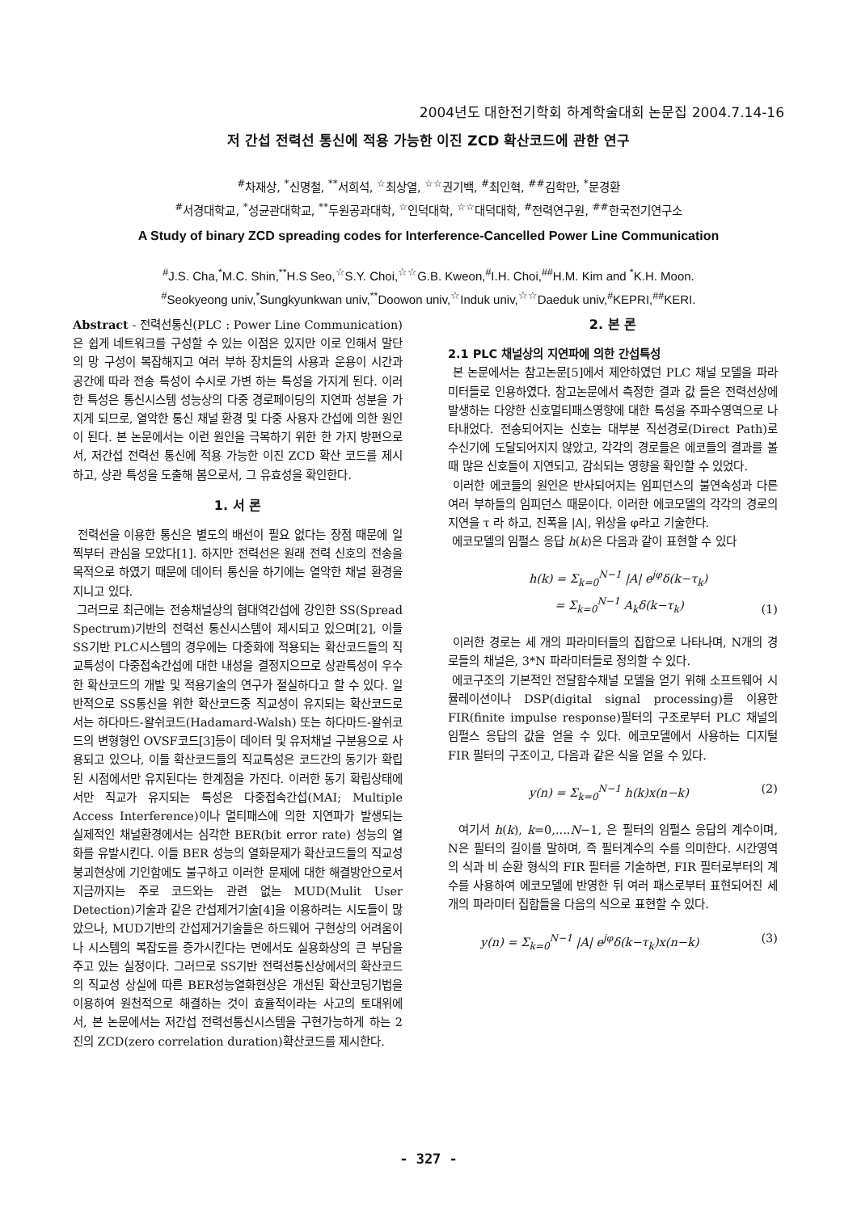2004년도 대한전기학회 하계학술대회 논문집 2004.7.14-16
저 간섭 전력선 통신에 적용 가능한 이진 ZCD 확산코드에 관한 연구
<sup>#</sup> 차재상, <sup>*</sup>신명철, <sup>**</sup>서희석, <sup>☆</sup>최상열, <sup>☆☆</sup>권기백, <sup>#</sup>최인혁, <sup>##</sup>김학만, <sup>*</sup>문경환
<sup>#</sup> 서경대학교, <sup>*</sup>성균관대학교, <sup>**</sup>두원공과대학, <sup>☆</sup>인덕대학, <sup>☆☆</sup>대덕대학, <sup>#</sup>전력연구원, <sup>##</sup>한국전기연구소
A Study of binary ZCD spreading codes for Interference-Cancelled Power Line Communication
<sup>#</sup> J.S. Cha,<sup>*</sup>M.C. Shin,<sup>**</sup>H.S Seo,<sup>☆</sup>S.Y. Choi,<sup>☆☆</sup>G.B. Kweon,<sup>#</sup>I.H. Choi,<sup>##</sup>H.M. Kim and <sup>*</sup>K.H. Moon.
<sup>#</sup> Seokyeong univ,<sup>*</sup>Sungkyunkwan univ,<sup>**</sup>Doowon univ,<sup>☆</sup>Induk univ,<sup>☆☆</sup>Daeduk univ,<sup>#</sup>KEPRI,<sup>##</sup>KERI.
Abstract - 전력선통신(PLC : Power Line Communication)은 쉽게 네트워크를 구성할 수 있는 이점은 있지만 이로 인해서 말단의 망 구성이 복잡해지고 여러 부하 장치들의 사용과 운용이 시간과 공간에 따라 전송 특성이 수시로 가변 하는 특성을 가지게 된다. 이러한 특성은 통신시스템 성능상의 다중 경로페이딩의 지연파 성분을 가지게 되므로, 열악한 통신 채널 환경 및 다중 사용자 간섭에 의한 원인이 된다. 본 논문에서는 이런 원인을 극복하기 위한 한 가지 방편으로서, 저간섭 전력선 통신에 적용 가능한 이진 ZCD 확산 코드를 제시하고, 상관 특성을 도출해 봄으로서, 그 유효성을 확인한다.
1. 서 론
전력선을 이용한 통신은 별도의 배선이 필요 없다는 장점 때문에 일찍부터 관심을 모았다[1]. 하지만 전력선은 원래 전력 신호의 전송을 목적으로 하였기 때문에 데이터 통신을 하기에는 열악한 채널 환경을 지니고 있다.
그러므로 최근에는 전송채널상의 협대역간섭에 강인한 SS(Spread Spectrum)기반의 전력선 통신시스템이 제시되고 있으며[2], 이들 SS기반 PLC시스템의 경우에는 다중화에 적용되는 확산코드들의 직교특성이 다중접속간섭에 대한 내성을 결정지으므로 상관특성이 우수한 확산코드의 개발 및 적용기술의 연구가 절실하다고 할 수 있다. 일반적으로 SS통신을 위한 확산코드중 직교성이 유지되는 확산코드로서는 하다마드-왈쉬코드(Hadamard-Walsh) 또는 하다마드-왈쉬코드의 변형형인 OVSF코드[3]등이 데이터 및 유저채널 구분용으로 사용되고 있으나, 이들 확산코드들의 직교특성은 코드간의 동기가 확립된 시점에서만 유지된다는 한계점을 가진다. 이러한 동기 확립상태에서만 직교가 유지되는 특성은 다중접속간섭(MAI; Multiple Access Interference)이나 멀티패스에 의한 지연파가 발생되는 실제적인 채널환경에서는 심각한 BER(bit error rate) 성능의 열화를 유발시킨다. 이들 BER 성능의 열화문제가 확산코드들의 직교성 붕괴현상에 기인함에도 불구하고 이러한 문제에 대한 해결방안으로서 지금까지는 주로 코드와는 관련 없는 MUD(Mulit User Detection)기술과 같은 간섭제거기술[4]을 이용하려는 시도들이 많았으나, MUD기반의 간섭제거기술들은 하드웨어 구현상의 어려움이나 시스템의 복잡도를 증가시킨다는 면에서도 실용화상의 큰 부담을 주고 있는 실정이다. 그러므로 SS기반 전력선통신상에서의 확산코드의 직교성 상실에 따른 BER성능열화현상은 개선된 확산코딩기법을 이용하여 원천적으로 해결하는 것이 효율적이라는 사고의 토대위에서, 본 논문에서는 저간섭 전력선통신시스템을 구현가능하게 하는 2진의 ZCD(zero correlation duration)확산코드를 제시한다.
2. 본 론
2.1 PLC 채널상의 지연파에 의한 간섭특성
본 논문에서는 참고논문[5]에서 제안하였던 PLC 채널 모델을 파라미터들로 인용하였다. 참고논문에서 측정한 결과 값 들은 전력선상에 발생하는 다양한 신호멀티패스영향에 대한 특성을 주파수영역으로 나타내었다. 전송되어지는 신호는 대부분 직선경로(Direct Path)로 수신기에 도달되어지지 않았고, 각각의 경로들은 에코들의 결과를 볼 때 많은 신호들이 지연되고, 감쇠되는 영향을 확인할 수 있었다.
이러한 에코들의 원인은 반사되어지는 임피던스의 불연속성과 다른 여러 부하들의 임피던스 때문이다. 이러한 에코모델의 각각의 경로의 지연을 τ 라 하고, 진폭을 |A|, 위상을 φ라고 기술한다.
에코모델의 임펄스 응답 h(k)은 다음과 같이 표현할 수 있다
h(k) = Σ<sub>k=0</sub><sup>N−1</sup> |A| e<sup>jφ</sup>δ(k−τ<sub>k</sub>)
= Σ<sub>k=0</sub><sup>N−1</sup> A<sub>k</sub>δ(k−τ<sub>k</sub>) (1)
이러한 경로는 세 개의 파라미터들의 집합으로 나타나며, N개의 경로들의 채널은, 3*N 파라미터들로 정의할 수 있다.
에코구조의 기본적인 전달함수채널 모델을 얻기 위해 소프트웨어 시뮬레이션이나 DSP(digital signal processing)를 이용한 FIR(finite impulse response)필터의 구조로부터 PLC 채널의 임펄스 응답의 값을 얻을 수 있다. 에코모델에서 사용하는 디지털 FIR 필터의 구조이고, 다음과 같은 식을 얻을 수 있다.
y(n) = Σ<sub>k=0</sub><sup>N−1</sup> h(k)x(n−k) (2)
여기서 h(k), k=0,....N−1, 은 필터의 임펄스 응답의 계수이며, N은 필터의 길이를 말하며, 즉 필터계수의 수를 의미한다. 시간영역의 식과 비 순환 형식의 FIR 필터를 기술하면, FIR 필터로부터의 계수를 사용하여 에코모델에 반영한 뒤 여러 패스로부터 표현되어진 세 개의 파라미터 집합들을 다음의 식으로 표현할 수 있다.
y(n) = Σ<sub>k=0</sub><sup>N−1</sup> |A| e<sup>jφ</sup>δ(k−τ<sub>k</sub>)x(n−k) (3)
- 327 -